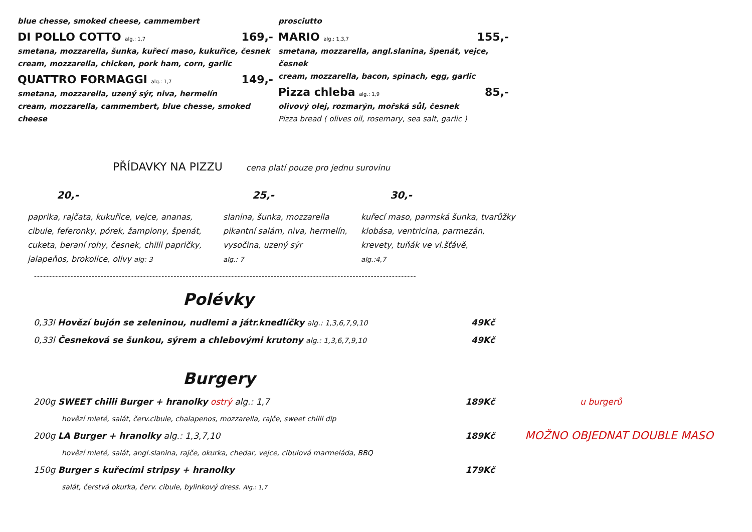blue chesse, smoked cheese, cammembert
DI POLLO COTTO alg.: 1,7 169,-
smetana, mozzarella, šunka, kuřecí maso, kukuřice, česnek
cream, mozzarella, chicken, pork ham, corn, garlic
QUATTRO FORMAGGI alg.: 1,7 149,-
smetana, mozzarella, uzený sýr, niva, hermelín
cream, mozzarella, cammembert, blue chesse, smoked cheese
prosciutto
MARIO alg.: 1,3,7 155,-
smetana, mozzarella, angl.slanina, špenát, vejce, česnek
cream, mozzarella, bacon, spinach, egg, garlic
Pizza chleba alg.: 1,9 85,-
olivový olej, rozmarýn, mořská sůl, česnek
Pizza bread ( olives oil, rosemary, sea salt, garlic )
PŘÍDAVKY NA PIZZU cena platí pouze pro jednu surovinu
20,-
paprika, rajčata, kukuřice, vejce, ananas,
cibule, feferonky, pórek, žampiony, špenát,
cuketa, beraní rohy, česnek, chilli papričky,
jalapeňos, brokolice, olivy alg: 3
25,-
slanina, šunka, mozzarella
pikantní salám, niva, hermelín,
vysočina, uzený sýr
alg.: 7
30,-
kuřecí maso, parmská šunka, tvarůžky
klobása, ventricina, parmezán,
krevety, tuňák ve vl.šťávě,
alg.:4,7
------------------------------------------------------------------------------------------------------------------------------
Polévky
0,33l Hovězí bujón se zeleninou, nudlemi a játr.knedlíčky alg.: 1,3,6,7,9,10 49Kč
0,33l Česneková se šunkou, sýrem a chlebovými krutony alg.: 1,3,6,7,9,10 49Kč
Burgery
200g SWEET chilli Burger + hranolky ostrý alg.: 1,7 189Kč u burgerů
hovězí mleté, salát, červ.cibule, chalapenos, mozzarella, rajče, sweet chilli dip
200g LA Burger + hranolky alg.: 1,3,7,10 189Kč MOŽNO OBJEDNAT DOUBLE MASO
hovězí mleté, salát, angl.slanina, rajče, okurka, chedar, vejce, cibulová marmeláda, BBQ
150g Burger s kuřecími stripsy + hranolky 179Kč
salát, čerstvá okurka, červ. cibule, bylinkový dress. Alg.: 1,7